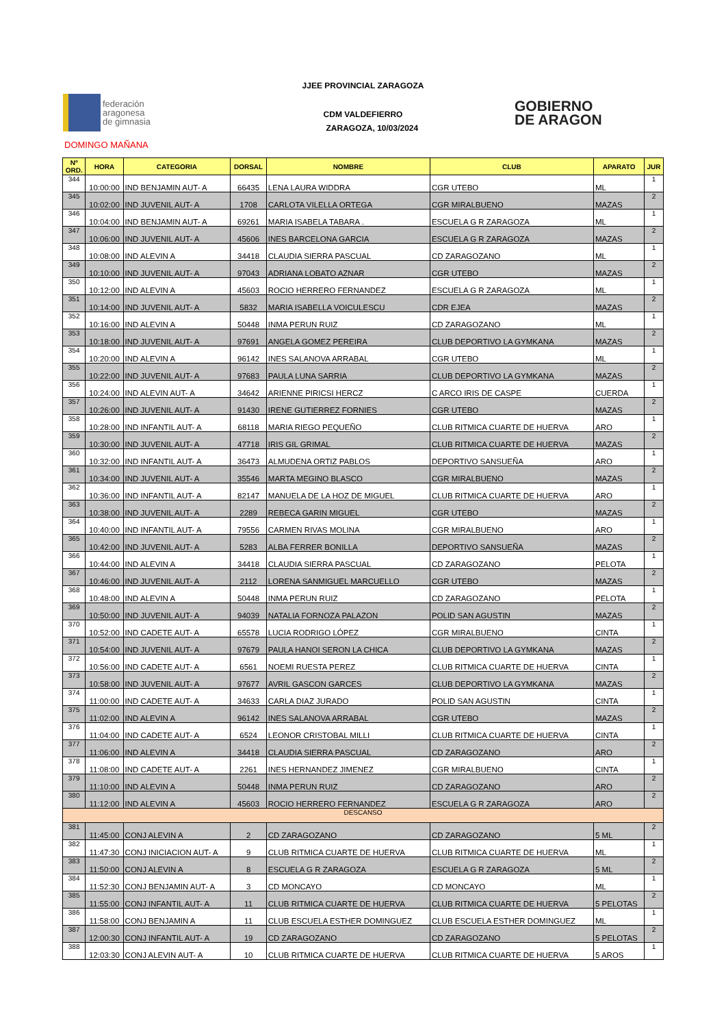JJEE PROVINCIAL ZARAGOZA
CDM VALDEFIERRO
ZARAGOZA, 10/03/2024
federación
aragonesa
de gimnasia
GOBIERNO
DE ARAGON
DOMINGO MAÑANA
| Nº ORD. | HORA | CATEGORIA | DORSAL | NOMBRE | CLUB | APARATO | JUR |
| --- | --- | --- | --- | --- | --- | --- | --- |
| 344 | 10:00:00 | IND BENJAMIN AUT- A | 66435 | LENA LAURA WIDDRA | CGR UTEBO | ML | 1 |
| 345 | 10:02:00 | IND JUVENIL AUT- A | 1708 | CARLOTA VILELLA ORTEGA | CGR MIRALBUENO | MAZAS | 2 |
| 346 | 10:04:00 | IND BENJAMIN AUT- A | 69261 | MARIA ISABELA TABARA . | ESCUELA G R ZARAGOZA | ML | 1 |
| 347 | 10:06:00 | IND JUVENIL AUT- A | 45606 | INES BARCELONA GARCIA | ESCUELA G R ZARAGOZA | MAZAS | 2 |
| 348 | 10:08:00 | IND ALEVIN A | 34418 | CLAUDIA SIERRA PASCUAL | CD ZARAGOZANO | ML | 1 |
| 349 | 10:10:00 | IND JUVENIL AUT- A | 97043 | ADRIANA LOBATO AZNAR | CGR UTEBO | MAZAS | 2 |
| 350 | 10:12:00 | IND ALEVIN A | 45603 | ROCIO HERRERO FERNANDEZ | ESCUELA G R ZARAGOZA | ML | 1 |
| 351 | 10:14:00 | IND JUVENIL AUT- A | 5832 | MARIA ISABELLA VOICULESCU | CDR EJEA | MAZAS | 2 |
| 352 | 10:16:00 | IND ALEVIN A | 50448 | INMA PERUN RUIZ | CD ZARAGOZANO | ML | 1 |
| 353 | 10:18:00 | IND JUVENIL AUT- A | 97691 | ANGELA GOMEZ PEREIRA | CLUB DEPORTIVO LA GYMKANA | MAZAS | 2 |
| 354 | 10:20:00 | IND ALEVIN A | 96142 | INES SALANOVA ARRABAL | CGR UTEBO | ML | 1 |
| 355 | 10:22:00 | IND JUVENIL AUT- A | 97683 | PAULA LUNA SARRIA | CLUB DEPORTIVO LA GYMKANA | MAZAS | 2 |
| 356 | 10:24:00 | IND ALEVIN AUT- A | 34642 | ARIENNE PIRICSI HERCZ | C ARCO IRIS DE CASPE | CUERDA | 1 |
| 357 | 10:26:00 | IND JUVENIL AUT- A | 91430 | IRENE GUTIERREZ FORNIES | CGR UTEBO | MAZAS | 2 |
| 358 | 10:28:00 | IND INFANTIL AUT- A | 68118 | MARIA RIEGO PEQUEÑO | CLUB RITMICA CUARTE DE HUERVA | ARO | 1 |
| 359 | 10:30:00 | IND JUVENIL AUT- A | 47718 | IRIS GIL GRIMAL | CLUB RITMICA CUARTE DE HUERVA | MAZAS | 2 |
| 360 | 10:32:00 | IND INFANTIL AUT- A | 36473 | ALMUDENA ORTIZ PABLOS | DEPORTIVO SANSUEÑA | ARO | 1 |
| 361 | 10:34:00 | IND JUVENIL AUT- A | 35546 | MARTA MEGINO BLASCO | CGR MIRALBUENO | MAZAS | 2 |
| 362 | 10:36:00 | IND INFANTIL AUT- A | 82147 | MANUELA DE LA HOZ DE MIGUEL | CLUB RITMICA CUARTE DE HUERVA | ARO | 1 |
| 363 | 10:38:00 | IND JUVENIL AUT- A | 2289 | REBECA GARIN MIGUEL | CGR UTEBO | MAZAS | 2 |
| 364 | 10:40:00 | IND INFANTIL AUT- A | 79556 | CARMEN RIVAS MOLINA | CGR MIRALBUENO | ARO | 1 |
| 365 | 10:42:00 | IND JUVENIL AUT- A | 5283 | ALBA FERRER BONILLA | DEPORTIVO SANSUEÑA | MAZAS | 2 |
| 366 | 10:44:00 | IND ALEVIN A | 34418 | CLAUDIA SIERRA PASCUAL | CD ZARAGOZANO | PELOTA | 1 |
| 367 | 10:46:00 | IND JUVENIL AUT- A | 2112 | LORENA SANMIGUEL MARCUELLO | CGR UTEBO | MAZAS | 2 |
| 368 | 10:48:00 | IND ALEVIN A | 50448 | INMA PERUN RUIZ | CD ZARAGOZANO | PELOTA | 1 |
| 369 | 10:50:00 | IND JUVENIL AUT- A | 94039 | NATALIA FORNOZA PALAZON | POLID SAN AGUSTIN | MAZAS | 2 |
| 370 | 10:52:00 | IND CADETE AUT- A | 65578 | LUCIA RODRIGO LÓPEZ | CGR MIRALBUENO | CINTA | 1 |
| 371 | 10:54:00 | IND JUVENIL AUT- A | 97679 | PAULA HANOI SERON LA CHICA | CLUB DEPORTIVO LA GYMKANA | MAZAS | 2 |
| 372 | 10:56:00 | IND CADETE AUT- A | 6561 | NOEMI RUESTA PEREZ | CLUB RITMICA CUARTE DE HUERVA | CINTA | 1 |
| 373 | 10:58:00 | IND JUVENIL AUT- A | 97677 | AVRIL GASCON GARCES | CLUB DEPORTIVO LA GYMKANA | MAZAS | 2 |
| 374 | 11:00:00 | IND CADETE AUT- A | 34633 | CARLA DIAZ JURADO | POLID SAN AGUSTIN | CINTA | 1 |
| 375 | 11:02:00 | IND ALEVIN A | 96142 | INES SALANOVA ARRABAL | CGR UTEBO | MAZAS | 2 |
| 376 | 11:04:00 | IND CADETE AUT- A | 6524 | LEONOR CRISTOBAL MILLI | CLUB RITMICA CUARTE DE HUERVA | CINTA | 1 |
| 377 | 11:06:00 | IND ALEVIN A | 34418 | CLAUDIA SIERRA PASCUAL | CD ZARAGOZANO | ARO | 2 |
| 378 | 11:08:00 | IND CADETE AUT- A | 2261 | INES HERNANDEZ JIMENEZ | CGR MIRALBUENO | CINTA | 1 |
| 379 | 11:10:00 | IND ALEVIN A | 50448 | INMA PERUN RUIZ | CD ZARAGOZANO | ARO | 2 |
| 380 | 11:12:00 | IND ALEVIN A | 45603 | ROCIO HERRERO FERNANDEZ | ESCUELA G R ZARAGOZA | ARO | 2 |
| DESCANSO | | | | | | | |
| 381 | 11:45:00 | CONJ ALEVIN A | 2 | CD ZARAGOZANO | CD ZARAGOZANO | 5 ML | 2 |
| 382 | 11:47:30 | CONJ INICIACION AUT- A | 9 | CLUB RITMICA CUARTE DE HUERVA | CLUB RITMICA CUARTE DE HUERVA | ML | 1 |
| 383 | 11:50:00 | CONJ ALEVIN A | 8 | ESCUELA G R ZARAGOZA | ESCUELA G R ZARAGOZA | 5 ML | 2 |
| 384 | 11:52:30 | CONJ BENJAMIN AUT- A | 3 | CD MONCAYO | CD MONCAYO | ML | 1 |
| 385 | 11:55:00 | CONJ INFANTIL AUT- A | 11 | CLUB RITMICA CUARTE DE HUERVA | CLUB RITMICA CUARTE DE HUERVA | 5 PELOTAS | 2 |
| 386 | 11:58:00 | CONJ BENJAMIN A | 11 | CLUB ESCUELA ESTHER DOMINGUEZ | CLUB ESCUELA ESTHER DOMINGUEZ | ML | 1 |
| 387 | 12:00:30 | CONJ INFANTIL AUT- A | 19 | CD ZARAGOZANO | CD ZARAGOZANO | 5 PELOTAS | 2 |
| 388 | 12:03:30 | CONJ ALEVIN AUT- A | 10 | CLUB RITMICA CUARTE DE HUERVA | CLUB RITMICA CUARTE DE HUERVA | 5 AROS | 1 |